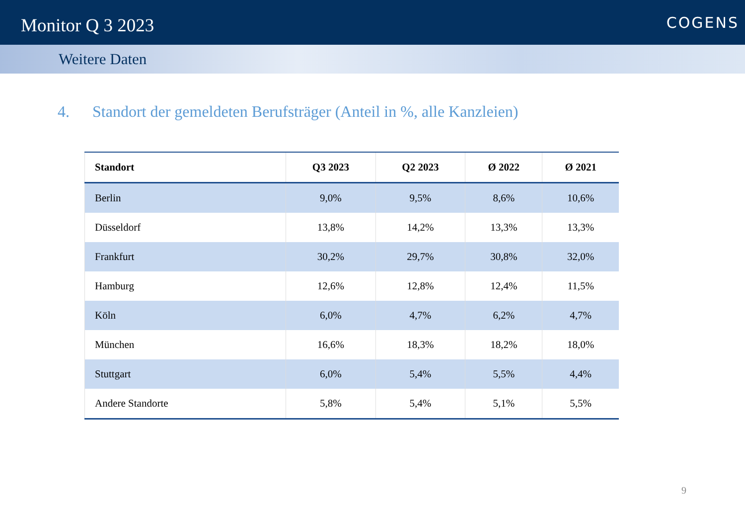Monitor Q 3 2023
COGENS
Weitere Daten
4. Standort der gemeldeten Berufsträger (Anteil in %, alle Kanzleien)
| Standort | Q3 2023 | Q2 2023 | Ø 2022 | Ø 2021 |
| --- | --- | --- | --- | --- |
| Berlin | 9,0% | 9,5% | 8,6% | 10,6% |
| Düsseldorf | 13,8% | 14,2% | 13,3% | 13,3% |
| Frankfurt | 30,2% | 29,7% | 30,8% | 32,0% |
| Hamburg | 12,6% | 12,8% | 12,4% | 11,5% |
| Köln | 6,0% | 4,7% | 6,2% | 4,7% |
| München | 16,6% | 18,3% | 18,2% | 18,0% |
| Stuttgart | 6,0% | 5,4% | 5,5% | 4,4% |
| Andere Standorte | 5,8% | 5,4% | 5,1% | 5,5% |
9